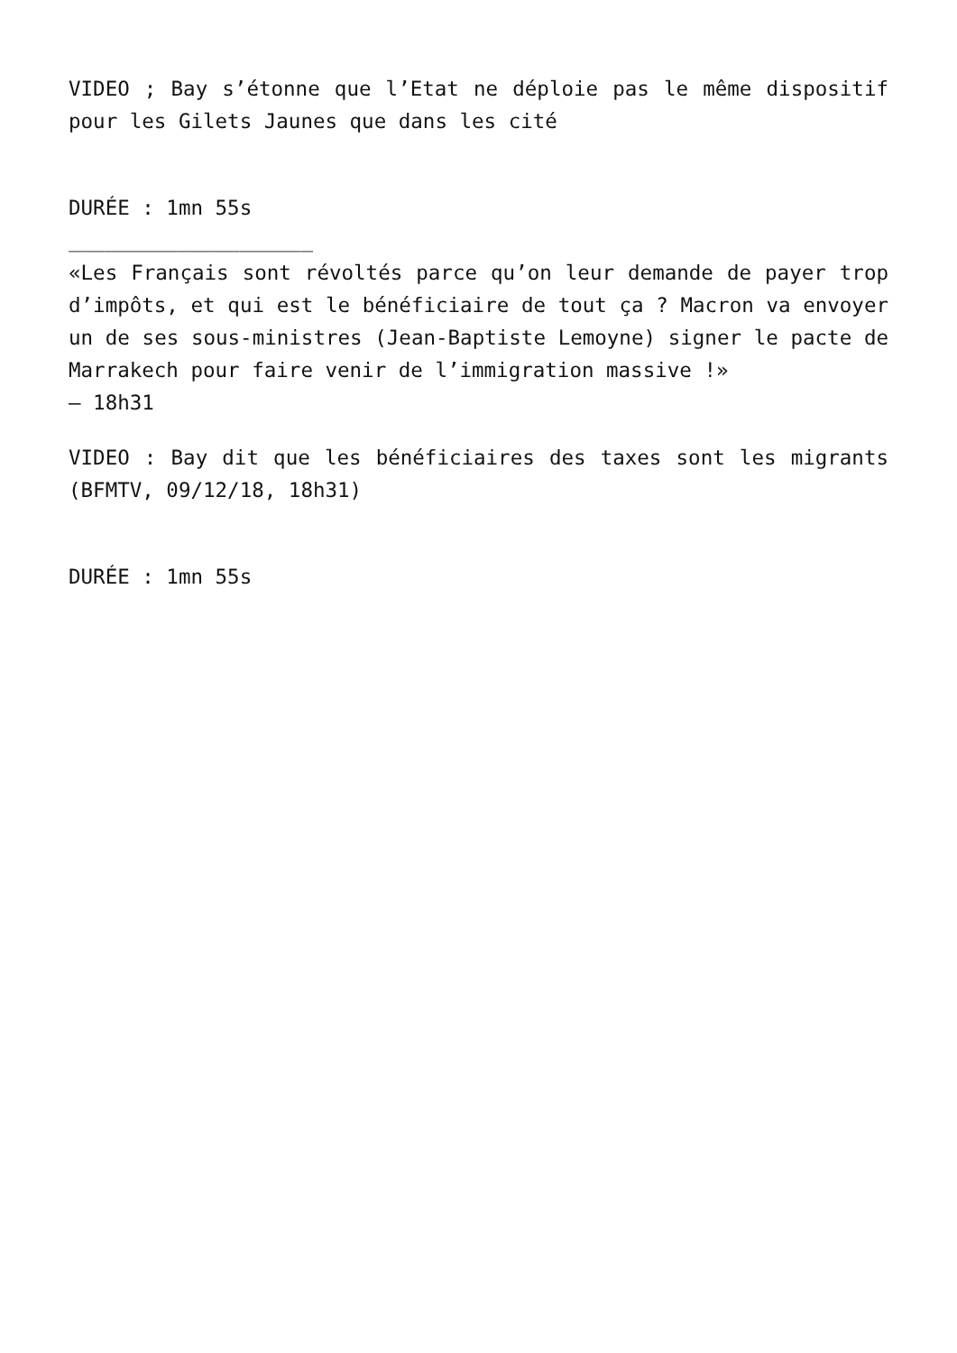VIDEO ; Bay s’étonne que l’Etat ne déploie pas le même dispositif pour les Gilets Jaunes que dans les cité
DURÉE : 1mn 55s
____________________
«Les Français sont révoltés parce qu’on leur demande de payer trop d’impôts, et qui est le bénéficiaire de tout ça ? Macron va envoyer un de ses sous-ministres (Jean-Baptiste Lemoyne) signer le pacte de Marrakech pour faire venir de l’immigration massive !»
— 18h31
VIDEO : Bay dit que les bénéficiaires des taxes sont les migrants (BFMTV, 09/12/18, 18h31)
DURÉE : 1mn 55s